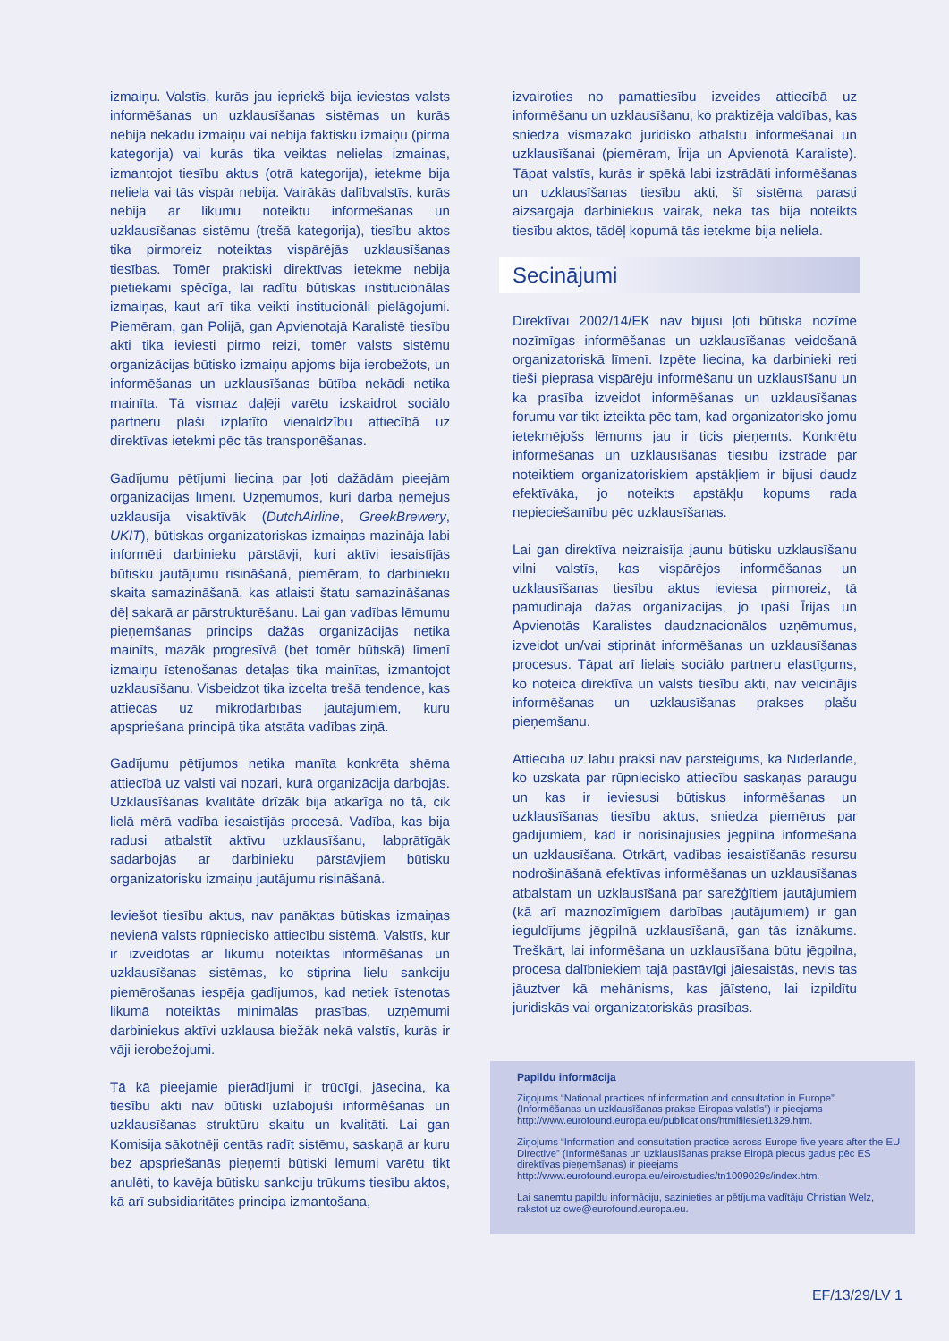izmaiņu. Valstīs, kurās jau iepriekš bija ieviestas valsts informēšanas un uzklausīšanas sistēmas un kurās nebija nekādu izmaiņu vai nebija faktisku izmaiņu (pirmā kategorija) vai kurās tika veiktas nelielas izmaiņas, izmantojot tiesību aktus (otrā kategorija), ietekme bija neliela vai tās vispār nebija. Vairākās dalībvalstīs, kurās nebija ar likumu noteiktu informēšanas un uzklausīšanas sistēmu (trešā kategorija), tiesību aktos tika pirmoreiz noteiktas vispārējās uzklausīšanas tiesības. Tomēr praktiski direktīvas ietekme nebija pietiekami spēcīga, lai radītu būtiskas institucionālas izmaiņas, kaut arī tika veikti institucionāli pielāgojumi. Piemēram, gan Polijā, gan Apvienotajā Karalistē tiesību akti tika ieviesti pirmo reizi, tomēr valsts sistēmu organizācijas būtisko izmaiņu apjoms bija ierobežots, un informēšanas un uzklausīšanas būtība nekādi netika mainīta. Tā vismaz daļēji varētu izskaidrot sociālo partneru plaši izplatīto vienaldzību attiecībā uz direktīvas ietekmi pēc tās transponēšanas.
Gadījumu pētījumi liecina par ļoti dažādām pieejām organizācijas līmenī. Uzņēmumos, kuri darba ņēmējus uzklausīja visaktīvāk (DutchAirline, GreekBrewery, UKIT), būtiskas organizatoriskas izmaiņas mazināja labi informēti darbinieku pārstāvji, kuri aktīvi iesaistījās būtisku jautājumu risināšanā, piemēram, to darbinieku skaita samazināšanā, kas atlaisti štatu samazināšanas dēļ sakarā ar pārstrukturēšanu. Lai gan vadības lēmumu pieņemšanas princips dažās organizācijās netika mainīts, mazāk progresīvā (bet tomēr būtiskā) līmenī izmaiņu īstenošanas detaļas tika mainītas, izmantojot uzklausīšanu. Visbeidzot tika izcelta trešā tendence, kas attiecās uz mikrodarbības jautājumiem, kuru apspriešana principā tika atstāta vadības ziņā.
Gadījumu pētījumos netika manīta konkrēta shēma attiecībā uz valsti vai nozari, kurā organizācija darbojās. Uzklausīšanas kvalitāte drīzāk bija atkarīga no tā, cik lielā mērā vadība iesaistījās procesā. Vadība, kas bija radusi atbalstīt aktīvu uzklausīšanu, labprātīgāk sadarbojās ar darbinieku pārstāvjiem būtisku organizatorisku izmaiņu jautājumu risināšanā.
Ieviešot tiesību aktus, nav panāktas būtiskas izmaiņas nevienā valsts rūpniecisko attiecību sistēmā. Valstīs, kur ir izveidotas ar likumu noteiktas informēšanas un uzklausīšanas sistēmas, ko stiprina lielu sankciju piemērošanas iespēja gadījumos, kad netiek īstenotas likumā noteiktās minimālās prasības, uzņēmumi darbiniekus aktīvi uzklausa biežāk nekā valstīs, kurās ir vāji ierobežojumi.
Tā kā pieejamie pierādījumi ir trūcīgi, jāsecina, ka tiesību akti nav būtiski uzlabojuši informēšanas un uzklausīšanas struktūru skaitu un kvalitāti. Lai gan Komisija sākotnēji centās radīt sistēmu, saskaņā ar kuru bez apspriešanās pieņemti būtiski lēmumi varētu tikt anulēti, to kavēja būtisku sankciju trūkums tiesību aktos, kā arī subsidiaritātes principa izmantošana,
izvairoties no pamattiesību izveides attiecībā uz informēšanu un uzklausīšanu, ko praktizēja valdības, kas sniedza vismazāko juridisko atbalstu informēšanai un uzklausīšanai (piemēram, Īrija un Apvienotā Karaliste). Tāpat valstīs, kurās ir spēkā labi izstrādāti informēšanas un uzklausīšanas tiesību akti, šī sistēma parasti aizsargāja darbiniekus vairāk, nekā tas bija noteikts tiesību aktos, tādēļ kopumā tās ietekme bija neliela.
Secinājumi
Direktīvai 2002/14/EK nav bijusi ļoti būtiska nozīme nozīmīgas informēšanas un uzklausīšanas veidošanā organizatoriskā līmenī. Izpēte liecina, ka darbinieki reti tieši pieprasa vispārēju informēšanu un uzklausīšanu un ka prasība izveidot informēšanas un uzklausīšanas forumu var tikt izteikta pēc tam, kad organizatorisko jomu ietekmējošs lēmums jau ir ticis pieņemts. Konkrētu informēšanas un uzklausīšanas tiesību izstrāde par noteiktiem organizatoriskiem apstākļiem ir bijusi daudz efektīvāka, jo noteikts apstākļu kopums rada nepieciešamību pēc uzklausīšanas.
Lai gan direktīva neizraisīja jaunu būtisku uzklausīšanu vilni valstīs, kas vispārējos informēšanas un uzklausīšanas tiesību aktus ieviesa pirmoreiz, tā pamudināja dažas organizācijas, jo īpaši Īrijas un Apvienotās Karalistes daudznacionālos uzņēmumus, izveidot un/vai stiprināt informēšanas un uzklausīšanas procesus. Tāpat arī lielais sociālo partneru elastīgums, ko noteica direktīva un valsts tiesību akti, nav veicinājis informēšanas un uzklausīšanas prakses plašu pieņemšanu.
Attiecībā uz labu praksi nav pārsteigums, ka Nīderlande, ko uzskata par rūpniecisko attiecību saskaņas paraugu un kas ir ieviesusi būtiskus informēšanas un uzklausīšanas tiesību aktus, sniedza piemērus par gadījumiem, kad ir norisinājusies jēgpilna informēšana un uzklausīšana. Otrkārt, vadības iesaistīšanās resursu nodrošināšanā efektīvas informēšanas un uzklausīšanas atbalstam un uzklausīšanā par sarežģītiem jautājumiem (kā arī maznozīmīgiem darbības jautājumiem) ir gan ieguldījums jēgpilnā uzklausīšanā, gan tās iznākums. Treškārt, lai informēšana un uzklausīšana būtu jēgpilna, procesa dalībniekiem tajā pastāvīgi jāiesaistās, nevis tas jāuztver kā mehānisms, kas jāīsteno, lai izpildītu juridiskās vai organizatoriskās prasības.
Papildu informācija
Ziņojums “National practices of information and consultation in Europe” (Informēšanas un uzklausīšanas prakse Eiropas valstīs”) ir pieejams http://www.eurofound.europa.eu/publications/htmlfiles/ef1329.htm.
Ziņojums “Information and consultation practice across Europe five years after the EU Directive” (Informēšanas un uzklausīšanas prakse Eiropā piecus gadus pēc ES direktīvas pieņemšanas) ir pieejams http://www.eurofound.europa.eu/eiro/studies/tn1009029s/index.htm.
Lai saņemtu papildu informāciju, sazinieties ar pētījuma vadītāju Christian Welz, rakstot uz cwe@eurofound.europa.eu.
EF/13/29/LV 1